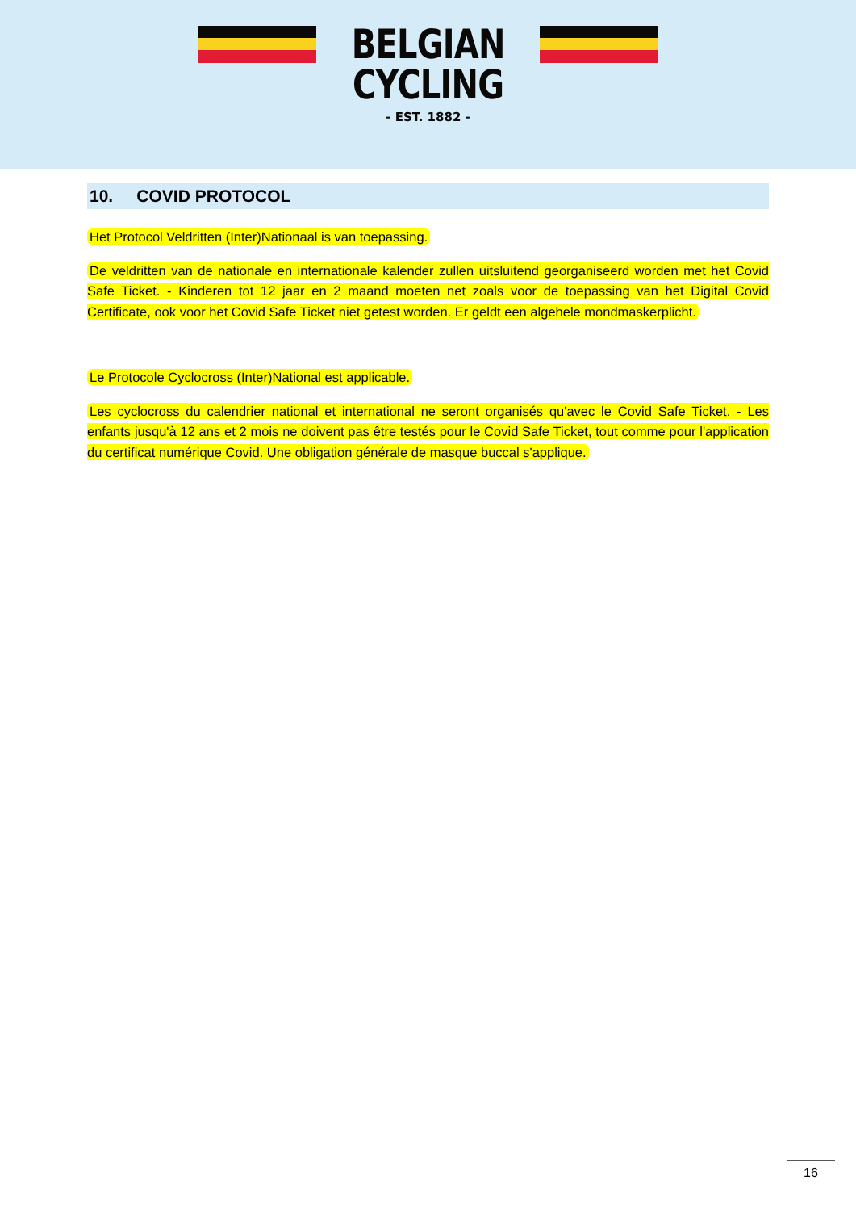BELGIAN
CYCLING
- EST. 1882 -
10. COVID PROTOCOL
Het Protocol Veldritten (Inter)Nationaal is van toepassing.
De veldritten van de nationale en internationale kalender zullen uitsluitend georganiseerd worden met het Covid Safe Ticket. - Kinderen tot 12 jaar en 2 maand moeten net zoals voor de toepassing van het Digital Covid Certificate, ook voor het Covid Safe Ticket niet getest worden. Er geldt een algehele mondmaskerplicht.
Le Protocole Cyclocross (Inter)National est applicable.
Les cyclocross du calendrier national et international ne seront organisés qu'avec le Covid Safe Ticket. - Les enfants jusqu'à 12 ans et 2 mois ne doivent pas être testés pour le Covid Safe Ticket, tout comme pour l'application du certificat numérique Covid. Une obligation générale de masque buccal s'applique.
16